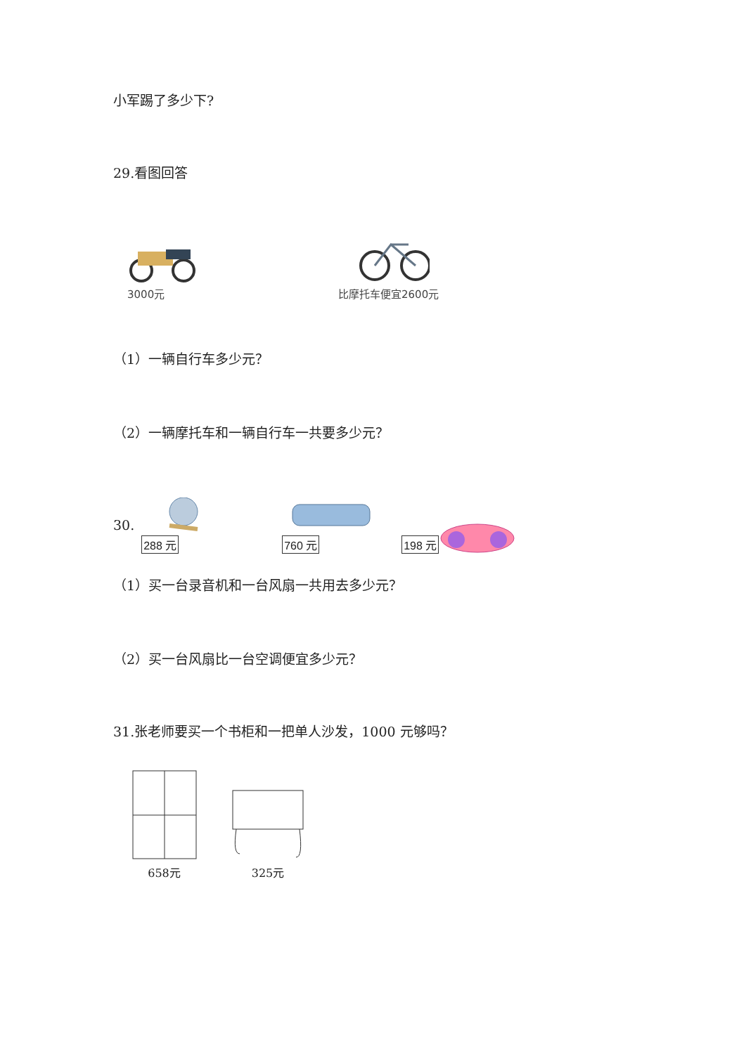小军踢了多少下?
29.看图回答
3000元
比摩托车便宜2600元
（1）一辆自行车多少元？
（2）一辆摩托车和一辆自行车一共要多少元？
30.
288 元
760 元
198 元
（1）买一台录音机和一台风扇一共用去多少元？
（2）买一台风扇比一台空调便宜多少元？
31.张老师要买一个书柜和一把单人沙发，1000 元够吗？
658元
325元